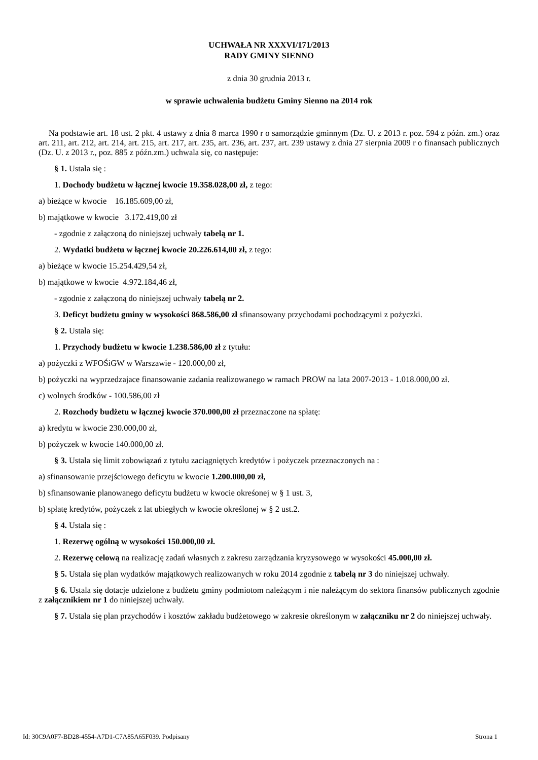UCHWAŁA NR XXXVI/171/2013
RADY GMINY SIENNO
z dnia 30 grudnia 2013 r.
w sprawie uchwalenia budżetu Gminy Sienno na 2014 rok
Na podstawie art. 18 ust. 2 pkt. 4 ustawy z dnia 8 marca 1990 r o samorządzie gminnym (Dz. U. z 2013 r. poz. 594 z późn. zm.) oraz art. 211, art. 212, art. 214, art. 215, art. 217, art. 235, art. 236, art. 237, art. 239 ustawy z dnia 27 sierpnia 2009 r o finansach publicznych (Dz. U. z 2013 r., poz. 885 z późn.zm.) uchwala się, co następuje:
§ 1. Ustala się :
1. Dochody budżetu w łącznej kwocie 19.358.028,00 zł, z tego:
a) bieżące w kwocie 16.185.609,00 zł,
b) majątkowe w kwocie 3.172.419,00 zł
- zgodnie z załączoną do niniejszej uchwały tabelą nr 1.
2. Wydatki budżetu w łącznej kwocie 20.226.614,00 zł, z tego:
a) bieżące w kwocie 15.254.429,54 zł,
b) majątkowe w kwocie 4.972.184,46 zł,
- zgodnie z załączoną do niniejszej uchwały tabelą nr 2.
3. Deficyt budżetu gminy w wysokości 868.586,00 zł sfinansowany przychodami pochodzącymi z pożyczki.
§ 2. Ustala się:
1. Przychody budżetu w kwocie 1.238.586,00 zł z tytułu:
a) pożyczki z WFOŚiGW w Warszawie - 120.000,00 zł,
b) pożyczki na wyprzedzajace finansowanie zadania realizowanego w ramach PROW na lata 2007-2013 - 1.018.000,00 zł.
c) wolnych środków - 100.586,00 zł
2. Rozchody budżetu w łącznej kwocie 370.000,00 zł przeznaczone na spłatę:
a) kredytu w kwocie 230.000,00 zł,
b) pożyczek w kwocie 140.000,00 zł.
§ 3. Ustala się limit zobowiązań z tytułu zaciągniętych kredytów i pożyczek przeznaczonych na :
a) sfinansowanie przejściowego deficytu w kwocie 1.200.000,00 zł,
b) sfinansowanie planowanego deficytu budżetu w kwocie okreśonej w § 1 ust. 3,
b) spłatę kredytów, pożyczek z lat ubiegłych w kwocie określonej w § 2 ust.2.
§ 4. Ustala się :
1. Rezerwę ogólną w wysokości 150.000,00 zł.
2. Rezerwę celową na realizację zadań własnych z zakresu zarządzania kryzysowego w wysokości 45.000,00 zł.
§ 5. Ustala się plan wydatków majątkowych realizowanych w roku 2014 zgodnie z tabelą nr 3 do niniejszej uchwały.
§ 6. Ustala się dotacje udzielone z budżetu gminy podmiotom należącym i nie należącym do sektora finansów publicznych zgodnie z załącznikiem nr 1 do niniejszej uchwały.
§ 7. Ustala się plan przychodów i kosztów zakładu budżetowego w zakresie określonym w załączniku nr 2 do niniejszej uchwały.
Id: 30C9A0F7-BD28-4554-A7D1-C7A85A65F039. Podpisany Strona 1